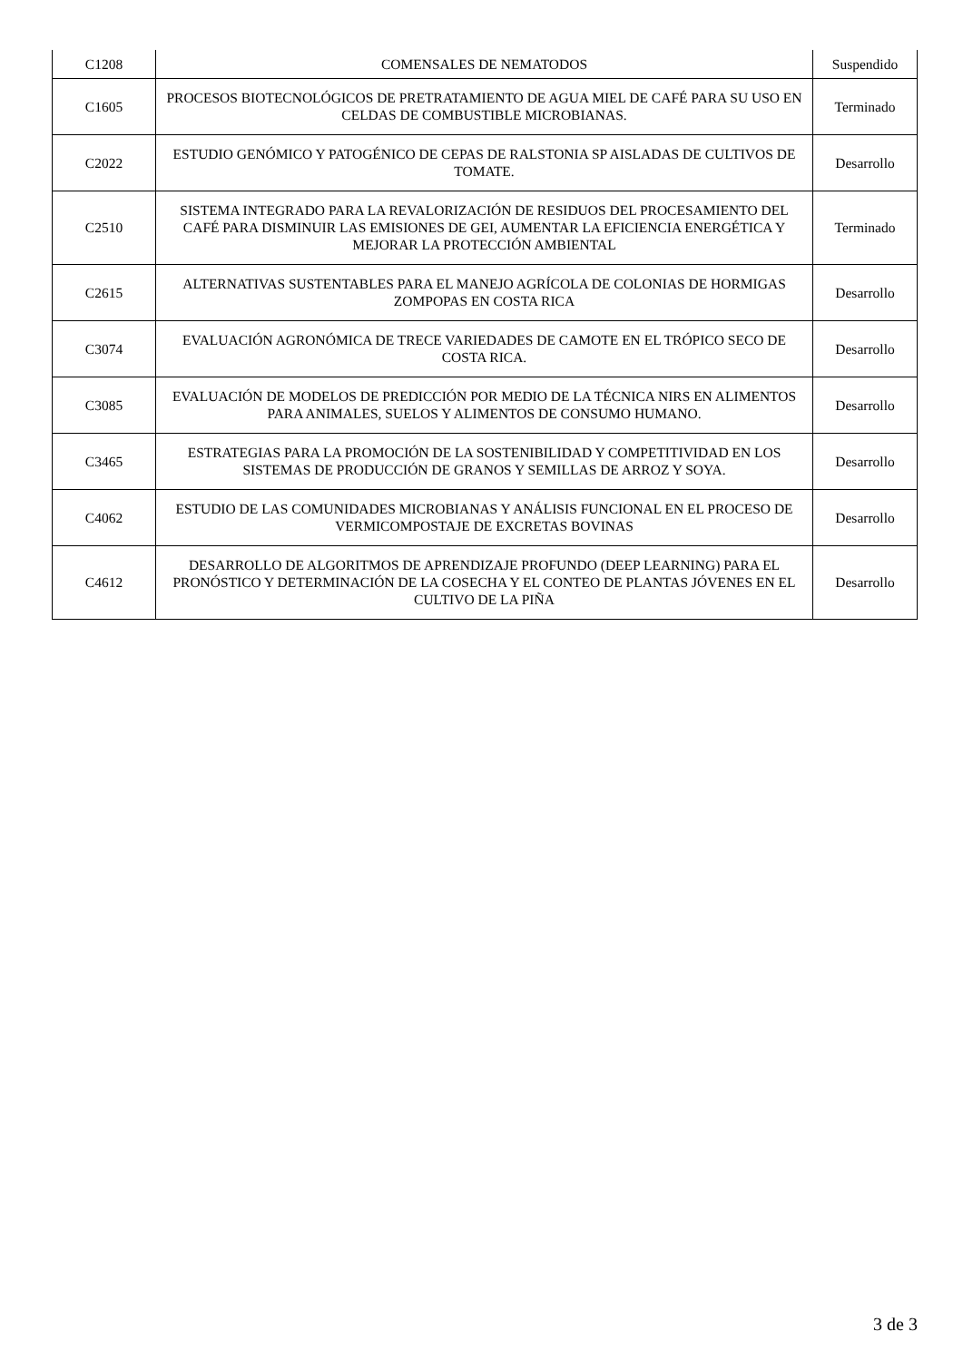| C1208 | COMENSALES DE NEMATODOS | Suspendido |
| C1605 | PROCESOS BIOTECNOLÓGICOS DE PRETRATAMIENTO DE AGUA MIEL DE CAFÉ PARA SU USO EN CELDAS DE COMBUSTIBLE MICROBIANAS. | Terminado |
| C2022 | ESTUDIO GENÓMICO Y PATOGÉNICO DE CEPAS DE RALSTONIA SP AISLADAS DE CULTIVOS DE TOMATE. | Desarrollo |
| C2510 | SISTEMA INTEGRADO PARA LA REVALORIZACIÓN DE RESIDUOS DEL PROCESAMIENTO DEL CAFÉ PARA DISMINUIR LAS EMISIONES DE GEI, AUMENTAR LA EFICIENCIA ENERGÉTICA Y MEJORAR LA PROTECCIÓN AMBIENTAL | Terminado |
| C2615 | ALTERNATIVAS SUSTENTABLES PARA EL MANEJO AGRÍCOLA DE COLONIAS DE HORMIGAS ZOMPOPAS EN COSTA RICA | Desarrollo |
| C3074 | EVALUACIÓN AGRONÓMICA DE TRECE VARIEDADES DE CAMOTE EN EL TRÓPICO SECO DE COSTA RICA. | Desarrollo |
| C3085 | EVALUACIÓN DE MODELOS DE PREDICCIÓN POR MEDIO DE LA TÉCNICA NIRS EN ALIMENTOS PARA ANIMALES, SUELOS Y ALIMENTOS DE CONSUMO HUMANO. | Desarrollo |
| C3465 | ESTRATEGIAS PARA LA PROMOCIÓN DE LA SOSTENIBILIDAD Y COMPETITIVIDAD EN LOS SISTEMAS DE PRODUCCIÓN DE GRANOS Y SEMILLAS DE ARROZ Y SOYA. | Desarrollo |
| C4062 | ESTUDIO DE LAS COMUNIDADES MICROBIANAS Y ANÁLISIS FUNCIONAL EN EL PROCESO DE VERMICOMPOSTAJE DE EXCRETAS BOVINAS | Desarrollo |
| C4612 | DESARROLLO DE ALGORITMOS DE APRENDIZAJE PROFUNDO (DEEP LEARNING) PARA EL PRONÓSTICO Y DETERMINACIÓN DE LA COSECHA Y EL CONTEO DE PLANTAS JÓVENES EN EL CULTIVO DE LA PIÑA | Desarrollo |
3 de 3